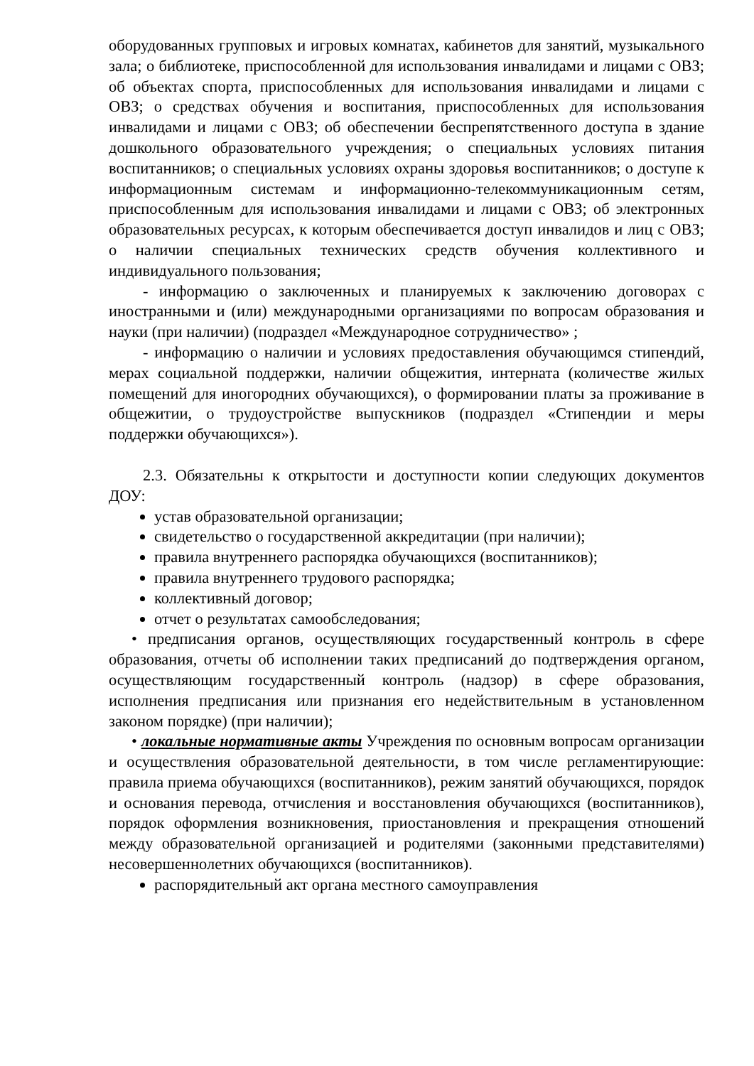оборудованных групповых и игровых комнатах, кабинетов для занятий, музыкального зала; о библиотеке, приспособленной для использования инвалидами и лицами с ОВЗ; об объектах спорта, приспособленных для использования инвалидами и лицами с ОВЗ; о средствах обучения и воспитания, приспособленных для использования инвалидами и лицами с ОВЗ; об обеспечении беспрепятственного доступа в здание дошкольного образовательного учреждения; о специальных условиях питания воспитанников; о специальных условиях охраны здоровья воспитанников; о доступе к информационным системам и информационно-телекоммуникационным сетям, приспособленным для использования инвалидами и лицами с ОВЗ; об электронных образовательных ресурсах, к которым обеспечивается доступ инвалидов и лиц с ОВЗ; о наличии специальных технических средств обучения коллективного и индивидуального пользования;
- информацию о заключенных и планируемых к заключению договорах с иностранными и (или) международными организациями по вопросам образования и науки (при наличии) (подраздел «Международное сотрудничество» ;
- информацию о наличии и условиях предоставления обучающимся стипендий, мерах социальной поддержки, наличии общежития, интерната (количестве жилых помещений для иногородних обучающихся), о формировании платы за проживание в общежитии, о трудоустройстве выпускников (подраздел «Стипендии и меры поддержки обучающихся»).
2.3. Обязательны к открытости и доступности копии следующих документов ДОУ:
устав образовательной организации;
свидетельство о государственной аккредитации (при наличии);
правила внутреннего распорядка обучающихся (воспитанников);
правила внутреннего трудового распорядка;
коллективный договор;
отчет о результатах самообследования;
• предписания органов, осуществляющих государственный контроль в сфере образования, отчеты об исполнении таких предписаний до подтверждения органом, осуществляющим государственный контроль (надзор) в сфере образования, исполнения предписания или признания его недействительным в установленном законом порядке) (при наличии);
• локальные нормативные акты Учреждения по основным вопросам организации и осуществления образовательной деятельности, в том числе регламентирующие: правила приема обучающихся (воспитанников), режим занятий обучающихся, порядок и основания перевода, отчисления и восстановления обучающихся (воспитанников), порядок оформления возникновения, приостановления и прекращения отношений между образовательной организацией и родителями (законными представителями) несовершеннолетних обучающихся (воспитанников).
распорядительный акт органа местного самоуправления